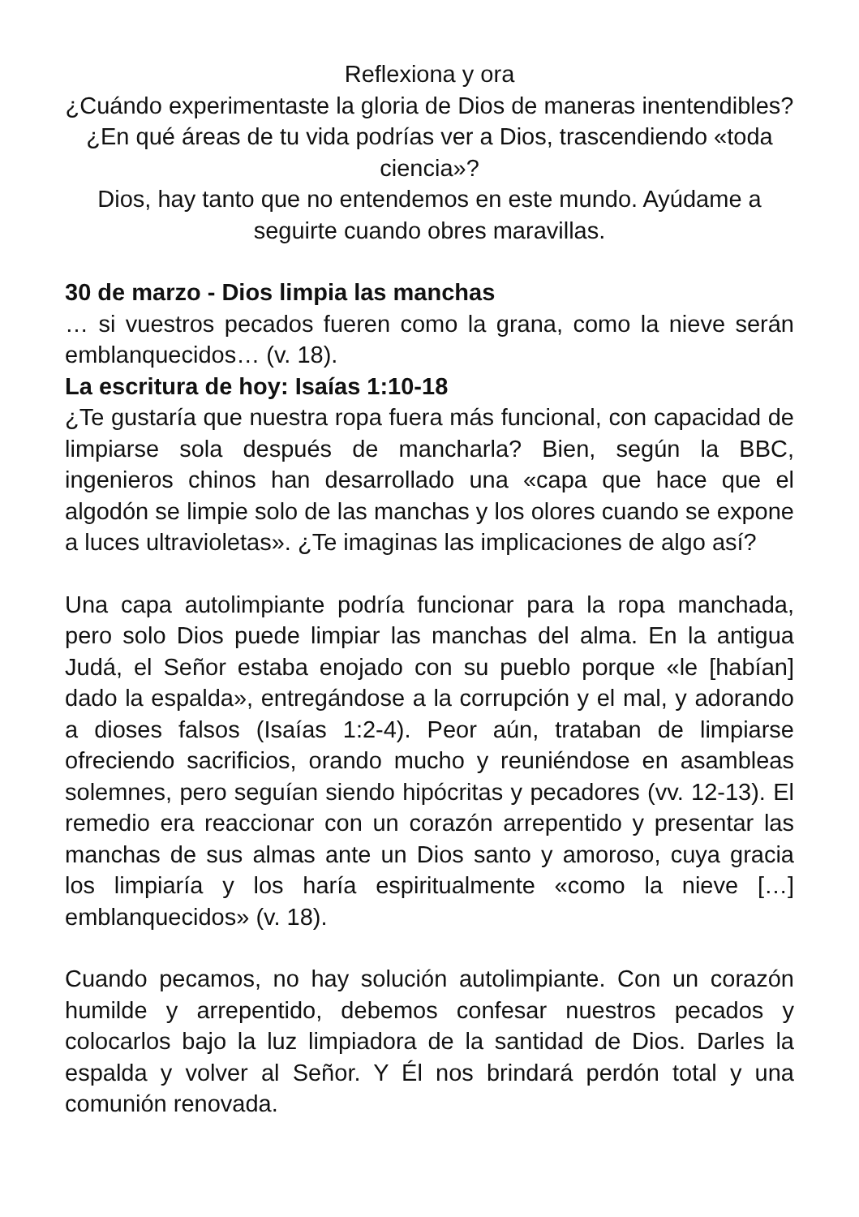Reflexiona y ora
¿Cuándo experimentaste la gloria de Dios de maneras inentendibles? ¿En qué áreas de tu vida podrías ver a Dios, trascendiendo «toda ciencia»?
Dios, hay tanto que no entendemos en este mundo. Ayúdame a seguirte cuando obres maravillas.
30 de marzo - Dios limpia las manchas
… si vuestros pecados fueren como la grana, como la nieve serán emblanquecidos… (v. 18).
La escritura de hoy: Isaías 1:10-18
¿Te gustaría que nuestra ropa fuera más funcional, con capacidad de limpiarse sola después de mancharla? Bien, según la BBC, ingenieros chinos han desarrollado una «capa que hace que el algodón se limpie solo de las manchas y los olores cuando se expone a luces ultravioletas». ¿Te imaginas las implicaciones de algo así?
Una capa autolimpiante podría funcionar para la ropa manchada, pero solo Dios puede limpiar las manchas del alma. En la antigua Judá, el Señor estaba enojado con su pueblo porque «le [habían] dado la espalda», entregándose a la corrupción y el mal, y adorando a dioses falsos (Isaías 1:2-4). Peor aún, trataban de limpiarse ofreciendo sacrificios, orando mucho y reuniéndose en asambleas solemnes, pero seguían siendo hipócritas y pecadores (vv. 12-13). El remedio era reaccionar con un corazón arrepentido y presentar las manchas de sus almas ante un Dios santo y amoroso, cuya gracia los limpiaría y los haría espiritualmente «como la nieve […] emblanquecidos» (v. 18).
Cuando pecamos, no hay solución autolimpiante. Con un corazón humilde y arrepentido, debemos confesar nuestros pecados y colocarlos bajo la luz limpiadora de la santidad de Dios. Darles la espalda y volver al Señor. Y Él nos brindará perdón total y una comunión renovada.